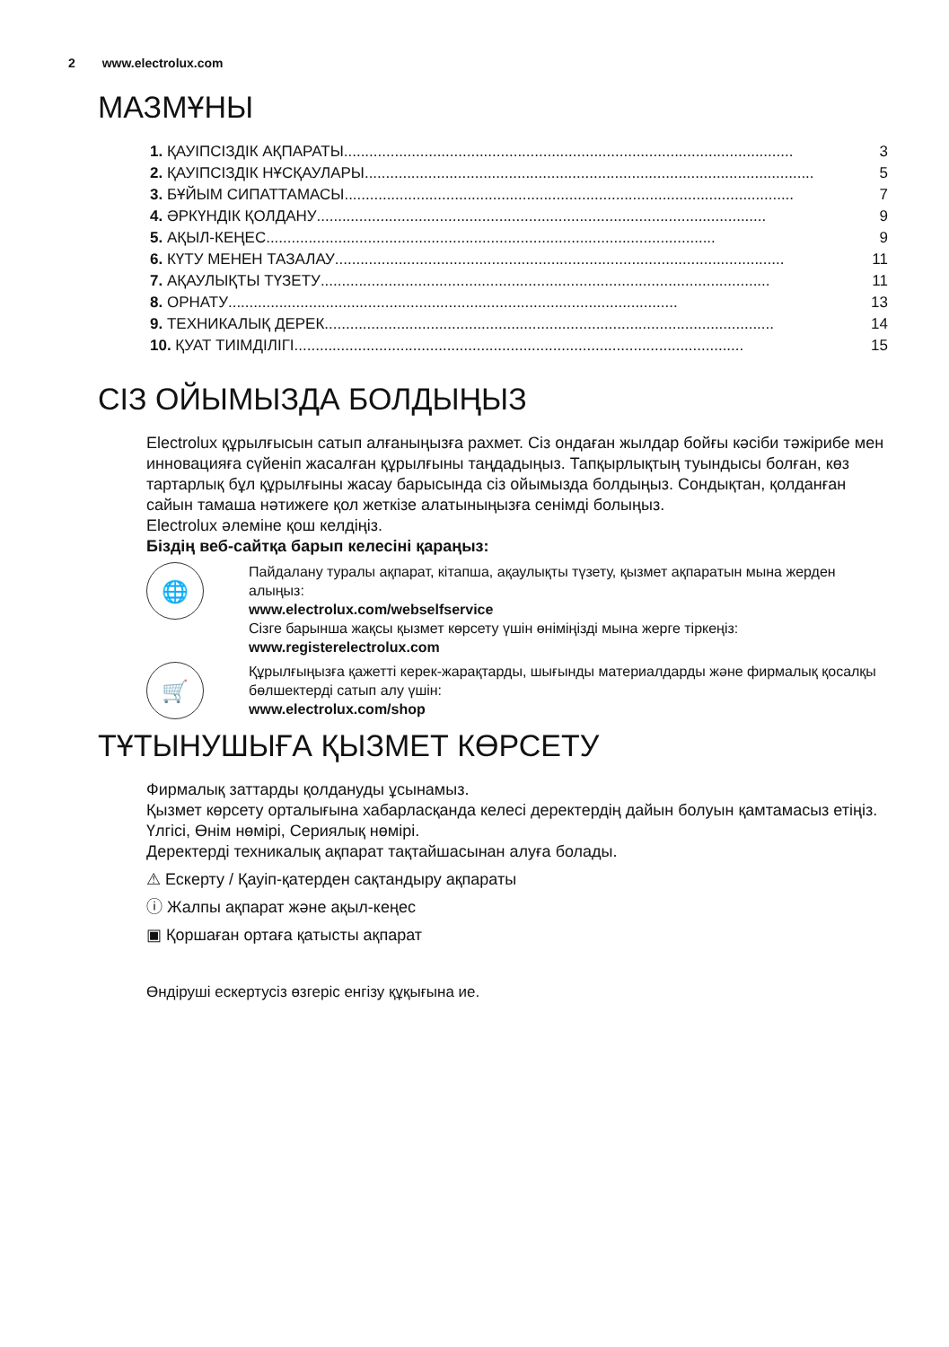2 www.electrolux.com
МАЗМҰНЫ
1. ҚАУІПСІЗДІК АҚПАРАТЫ.......................................................................................................... 3
2. ҚАУІПСІЗДІК НҰСҚАУЛАРЫ.......................................................................................................... 5
3. БҰЙЫМ СИПАТТАМАСЫ.......................................................................................................... 7
4. ӘРКҮНДІК ҚОЛДАНУ.......................................................................................................... 9
5. АҚЫЛ-КЕҢЕС.......................................................................................................... 9
6. КҮТУ МЕНЕН ТАЗАЛАУ.......................................................................................................... 11
7. АҚАУЛЫҚТЫ ТҮЗЕТУ.......................................................................................................... 11
8. ОРНАТУ.......................................................................................................... 13
9. ТЕХНИКАЛЫҚ ДЕРЕК.......................................................................................................... 14
10. ҚУАТ ТИІМДІЛІГІ.......................................................................................................... 15
СІЗ ОЙЫМЫЗДА БОЛДЫҢЫЗ
Electrolux құрылғысын сатып алғаныңызға рахмет. Сіз ондаған жылдар бойғы кәсіби тәжірибе мен инновацияға сүйеніп жасалған құрылғыны таңдадыңыз. Тапқырлықтың туындысы болған, көз тартарлық бұл құрылғыны жасау барысында сіз ойымызда болдыңыз. Сондықтан, қолданған сайын тамаша нәтижеге қол жеткізе алатыныңызға сенімді болыңыз.
Electrolux әлеміне қош келдіңіз.
Біздің веб-сайтқа барып келесіні қараңыз:
🌐
Пайдалану туралы ақпарат, кітапша, ақаулықты түзету, қызмет ақпаратын мына жерден алыңыз:
www.electrolux.com/webselfservice
Сізге барынша жақсы қызмет көрсету үшін өніміңізді мына жерге тіркеңіз:
www.registerelectrolux.com
🛒
Құрылғыңызға қажетті керек-жарақтарды, шығынды материалдарды және фирмалық қосалқы бөлшектерді сатып алу үшін:
www.electrolux.com/shop
ТҰТЫНУШЫҒА ҚЫЗМЕТ КӨРСЕТУ
Фирмалық заттарды қолдануды ұсынамыз.
Қызмет көрсету орталығына хабарласқанда келесі деректердің дайын болуын қамтамасыз етіңіз. Үлгісі, Өнім нөмірі, Сериялық нөмірі.
Деректерді техникалық ақпарат тақтайшасынан алуға болады.
⚠ Ескерту / Қауіп-қатерден сақтандыру ақпараты
ⓘ Жалпы ақпарат және ақыл-кеңес
▣ Қоршаған ортаға қатысты ақпарат
Өндіруші ескертусіз өзгеріс енгізу құқығына ие.